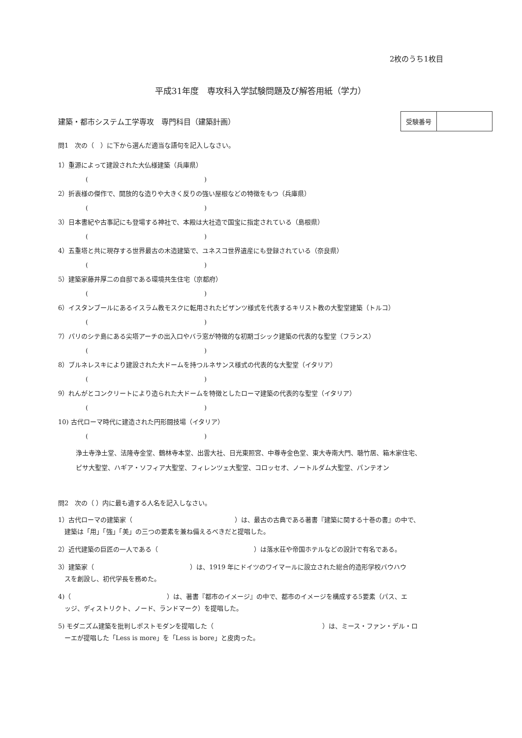2枚のうち1枚目
平成31年度　専攻科入学試験問題及び解答用紙（学力）
建築・都市システム工学専攻　専門科目（建築計画）
| 受験番号 | |
問1　次の（　）に下から選んだ適当な語句を記入しなさい。
1）重源によって建設された大仏様建築（兵庫県）
( )
2）折衷様の傑作で、開放的な造りや大きく反りの強い屋根などの特徴をもつ（兵庫県）
( )
3）日本書紀や古事記にも登場する神社で、本殿は大社造で国宝に指定されている（島根県）
( )
4）五重塔と共に現存する世界最古の木造建築で、ユネスコ世界遺産にも登録されている（奈良県）
( )
5）建築家藤井厚二の自邸である環境共生住宅（京都府）
( )
6）イスタンブールにあるイスラム教モスクに転用されたビザンツ様式を代表するキリスト教の大聖堂建築（トルコ）
( )
7）パリのシテ島にある尖塔アーチの出入口やバラ窓が特徴的な初期ゴシック建築の代表的な聖堂（フランス）
( )
8）ブルネレスキにより建設された大ドームを持つルネサンス様式の代表的な大聖堂（イタリア）
( )
9）れんがとコンクリートにより造られた大ドームを特徴としたローマ建築の代表的な聖堂（イタリア）
( )
10) 古代ローマ時代に建造された円形闘技場（イタリア）
( )
浄土寺浄土堂、法隆寺金堂、鶴林寺本堂、出雲大社、日光東照宮、中尊寺金色堂、東大寺南大門、聴竹居、箱木家住宅、
ピサ大聖堂、ハギア・ソフィア大聖堂、フィレンツェ大聖堂、コロッセオ、ノートルダム大聖堂、パンテオン
問2　次の（ ）内に最も適する人名を記入しなさい。
1）古代ローマの建築家（　　　　　　　　　　　　　　　　）は、最古の古典である著書『建築に関する十巻の書』の中で、
　建築は「用」「強」「美」の三つの要素を兼ね備えるべきだと提唱した。
2）近代建築の巨匠の一人である（　　　　　　　　　　　　　　　）は落水荘や帝国ホテルなどの設計で有名である。
3）建築家（　　　　　　　　　　　　　　　）は、1919 年にドイツのワイマールに設立された総合的造形学校バウハウ
　スを創設し、初代学長を務めた。
4)（　　　　　　　　　　　　　　　）は、著書『都市のイメージ』の中で、都市のイメージを構成する5要素（パス、エ
　ッジ、ディストリクト、ノード、ランドマーク）を提唱した。
5) モダニズム建築を批判しポストモダンを提唱した（　　　　　　　　　　　　　　　　　）は、ミース・ファン・デル・ロ
　ーエが提唱した「Less is more」を「Less is bore」と皮肉った。